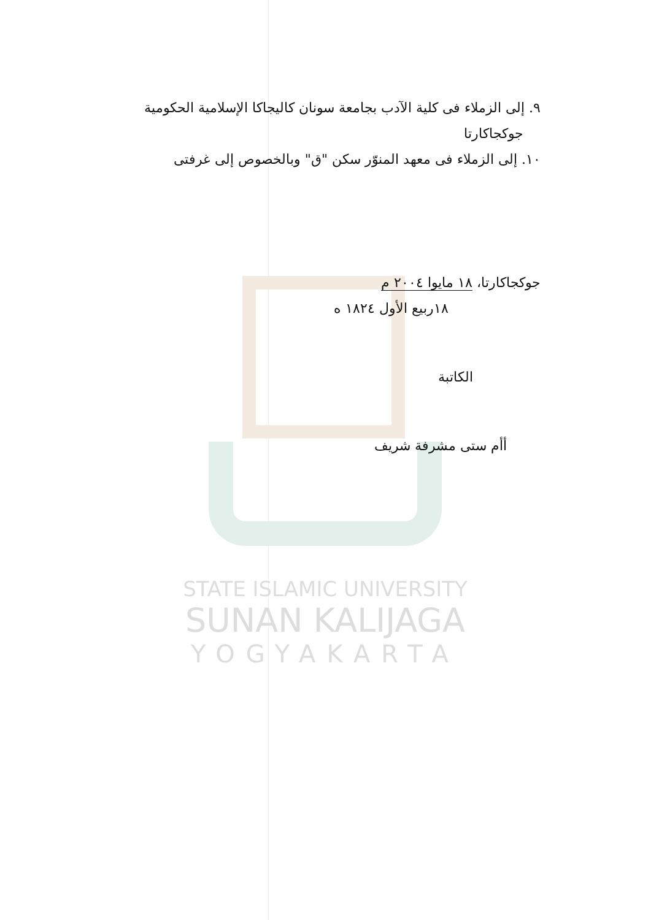STATE ISLAMIC UNIVERSITY
SUNAN KALIJAGA
YOGYAKARTA
٩. إلى الزملاء فى كلية الآدب بجامعة سونان كاليجاكا الإسلامية الحكومية
جوكجاكارتا
١٠. إلى الزملاء فى معهد المنوّر سكن "ق" وبالخصوص إلى غرفتى
جوكجاكارتا، ١٨ مايوا ٢٠٠٤ م
١٨ربيع الأول ١٨٢٤ ه
الكاتبة
أأم ستى مشرفة شريف